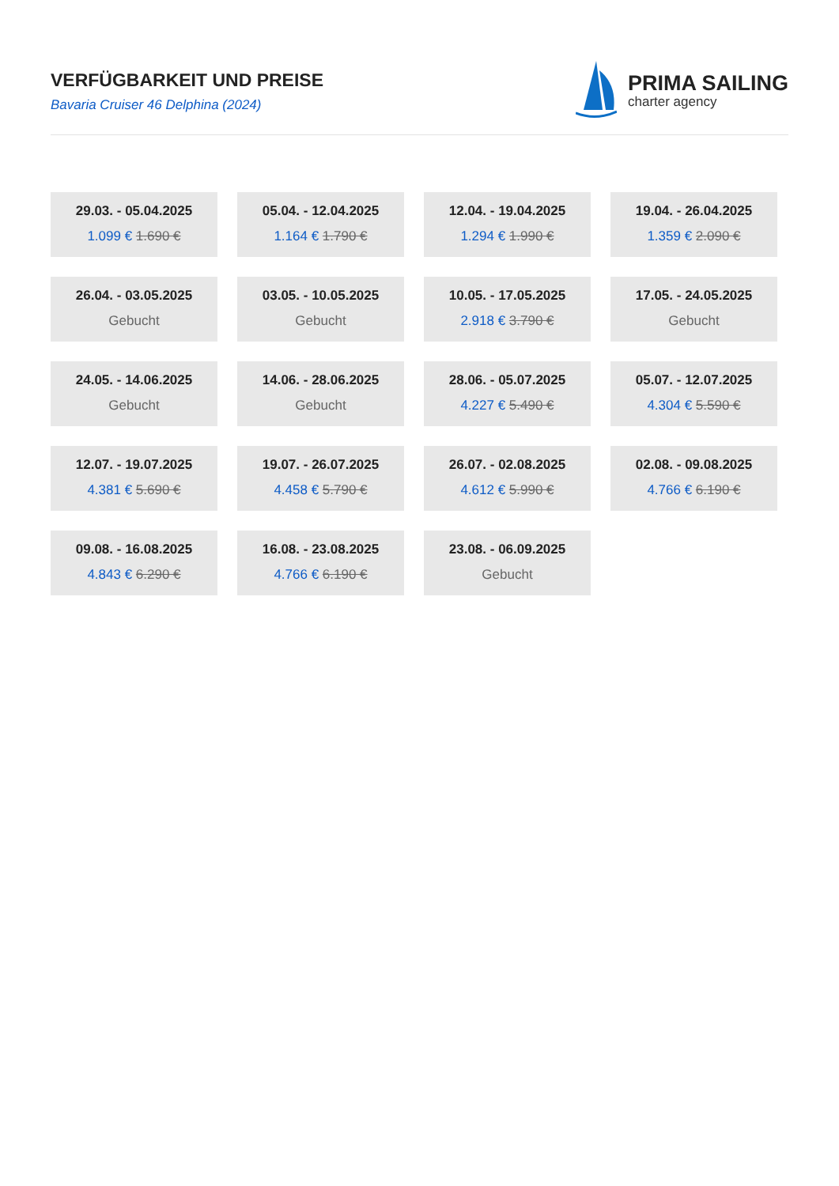VERFÜGBARKEIT UND PREISE
Bavaria Cruiser 46 Delphina (2024)
PRIMA SAILING
charter agency
29.03. - 05.04.2025
1.099 € 1.690 €
05.04. - 12.04.2025
1.164 € 1.790 €
12.04. - 19.04.2025
1.294 € 1.990 €
19.04. - 26.04.2025
1.359 € 2.090 €
26.04. - 03.05.2025
Gebucht
03.05. - 10.05.2025
Gebucht
10.05. - 17.05.2025
2.918 € 3.790 €
17.05. - 24.05.2025
Gebucht
24.05. - 14.06.2025
Gebucht
14.06. - 28.06.2025
Gebucht
28.06. - 05.07.2025
4.227 € 5.490 €
05.07. - 12.07.2025
4.304 € 5.590 €
12.07. - 19.07.2025
4.381 € 5.690 €
19.07. - 26.07.2025
4.458 € 5.790 €
26.07. - 02.08.2025
4.612 € 5.990 €
02.08. - 09.08.2025
4.766 € 6.190 €
09.08. - 16.08.2025
4.843 € 6.290 €
16.08. - 23.08.2025
4.766 € 6.190 €
23.08. - 06.09.2025
Gebucht